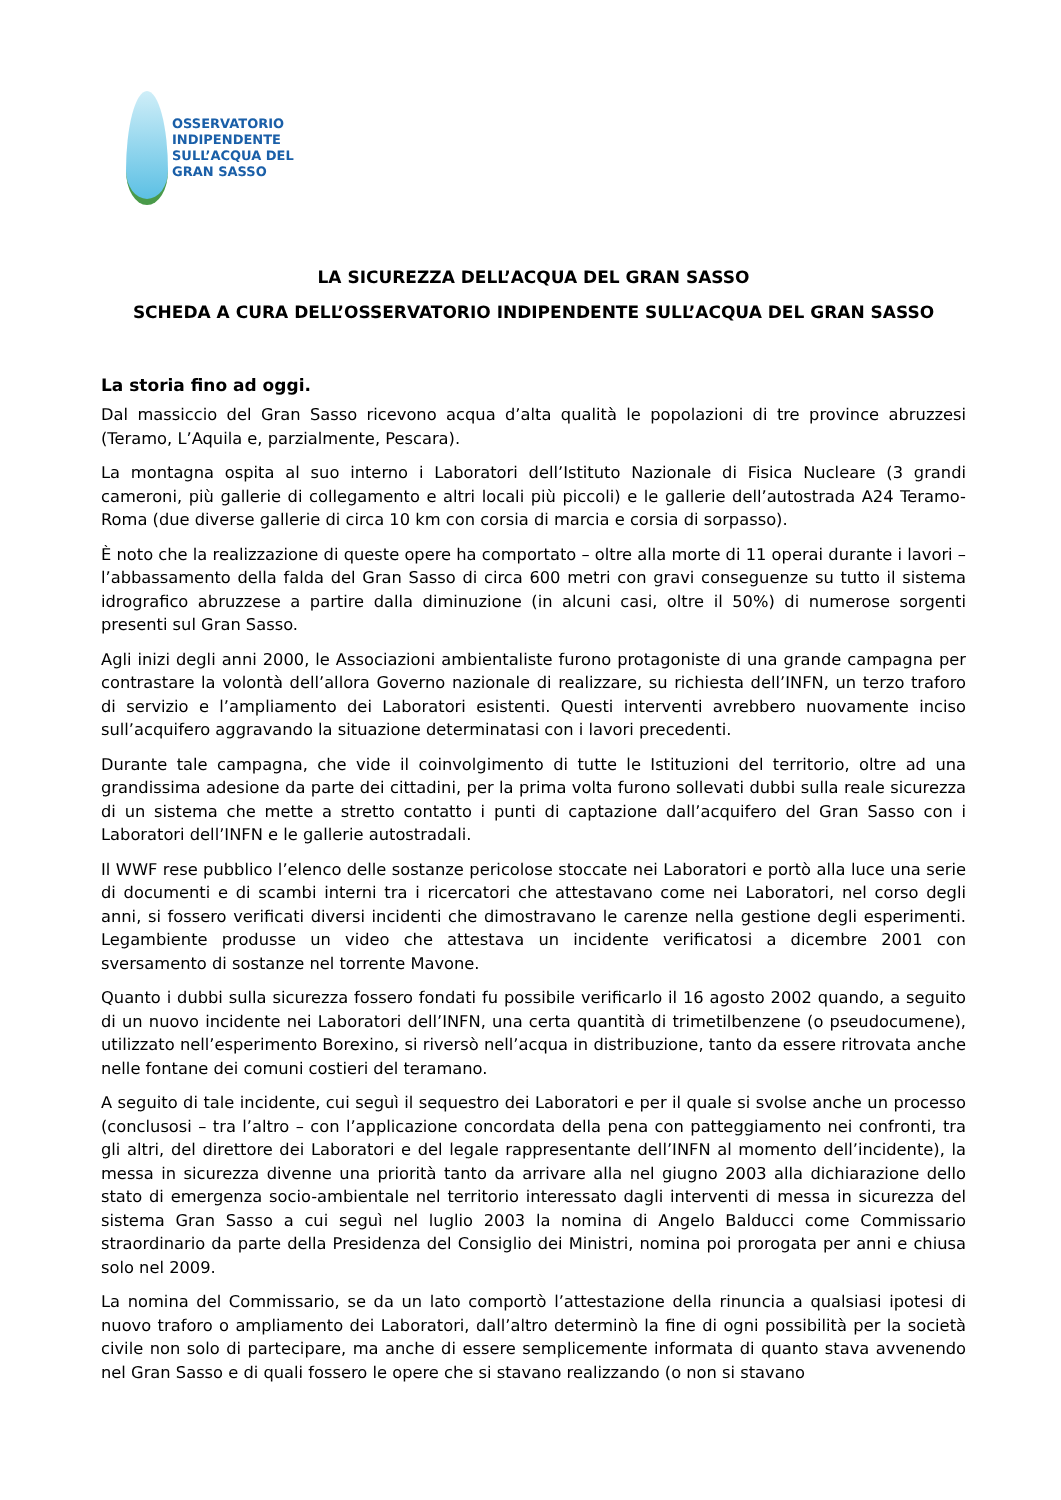OSSERVATORIO
INDIPENDENTE
SULL’ACQUA DEL
GRAN SASSO
LA SICUREZZA DELL’ACQUA DEL GRAN SASSO
SCHEDA A CURA DELL’OSSERVATORIO INDIPENDENTE SULL’ACQUA DEL GRAN SASSO
La storia fino ad oggi.
Dal massiccio del Gran Sasso ricevono acqua d’alta qualità le popolazioni di tre province abruzzesi (Teramo, L’Aquila e, parzialmente, Pescara).
La montagna ospita al suo interno i Laboratori dell’Istituto Nazionale di Fisica Nucleare (3 grandi cameroni, più gallerie di collegamento e altri locali più piccoli) e le gallerie dell’autostrada A24 Teramo-Roma (due diverse gallerie di circa 10 km con corsia di marcia e corsia di sorpasso).
È noto che la realizzazione di queste opere ha comportato – oltre alla morte di 11 operai durante i lavori – l’abbassamento della falda del Gran Sasso di circa 600 metri con gravi conseguenze su tutto il sistema idrografico abruzzese a partire dalla diminuzione (in alcuni casi, oltre il 50%) di numerose sorgenti presenti sul Gran Sasso.
Agli inizi degli anni 2000, le Associazioni ambientaliste furono protagoniste di una grande campagna per contrastare la volontà dell’allora Governo nazionale di realizzare, su richiesta dell’INFN, un terzo traforo di servizio e l’ampliamento dei Laboratori esistenti. Questi interventi avrebbero nuovamente inciso sull’acquifero aggravando la situazione determinatasi con i lavori precedenti.
Durante tale campagna, che vide il coinvolgimento di tutte le Istituzioni del territorio, oltre ad una grandissima adesione da parte dei cittadini, per la prima volta furono sollevati dubbi sulla reale sicurezza di un sistema che mette a stretto contatto i punti di captazione dall’acquifero del Gran Sasso con i Laboratori dell’INFN e le gallerie autostradali.
Il WWF rese pubblico l’elenco delle sostanze pericolose stoccate nei Laboratori e portò alla luce una serie di documenti e di scambi interni tra i ricercatori che attestavano come nei Laboratori, nel corso degli anni, si fossero verificati diversi incidenti che dimostravano le carenze nella gestione degli esperimenti. Legambiente produsse un video che attestava un incidente verificatosi a dicembre 2001 con sversamento di sostanze nel torrente Mavone.
Quanto i dubbi sulla sicurezza fossero fondati fu possibile verificarlo il 16 agosto 2002 quando, a seguito di un nuovo incidente nei Laboratori dell’INFN, una certa quantità di trimetilbenzene (o pseudocumene), utilizzato nell’esperimento Borexino, si riversò nell’acqua in distribuzione, tanto da essere ritrovata anche nelle fontane dei comuni costieri del teramano.
A seguito di tale incidente, cui seguì il sequestro dei Laboratori e per il quale si svolse anche un processo (conclusosi – tra l’altro – con l’applicazione concordata della pena con patteggiamento nei confronti, tra gli altri, del direttore dei Laboratori e del legale rappresentante dell’INFN al momento dell’incidente), la messa in sicurezza divenne una priorità tanto da arrivare alla nel giugno 2003 alla dichiarazione dello stato di emergenza socio-ambientale nel territorio interessato dagli interventi di messa in sicurezza del sistema Gran Sasso a cui seguì nel luglio 2003 la nomina di Angelo Balducci come Commissario straordinario da parte della Presidenza del Consiglio dei Ministri, nomina poi prorogata per anni e chiusa solo nel 2009.
La nomina del Commissario, se da un lato comportò l’attestazione della rinuncia a qualsiasi ipotesi di nuovo traforo o ampliamento dei Laboratori, dall’altro determinò la fine di ogni possibilità per la società civile non solo di partecipare, ma anche di essere semplicemente informata di quanto stava avvenendo nel Gran Sasso e di quali fossero le opere che si stavano realizzando (o non si stavano